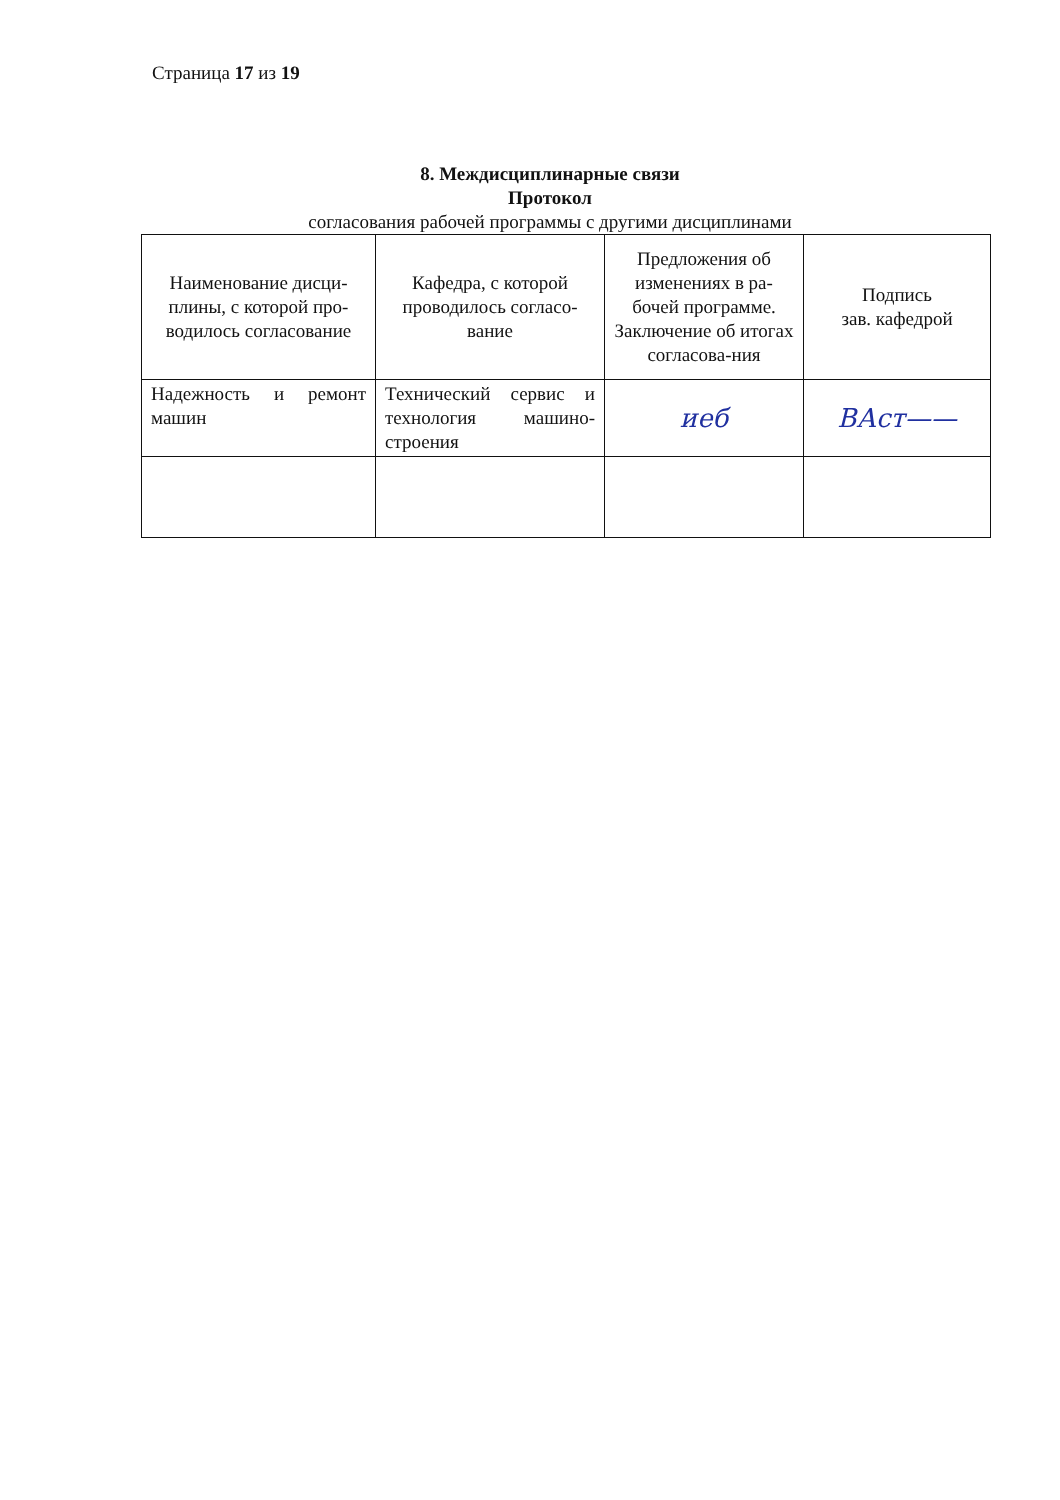Страница 17 из 19
8. Междисциплинарные связи
Протокол
согласования рабочей программы с другими дисциплинами
| Наименование дисци-плины, с которой про-водилось согласование | Кафедра, с которой проводилось согласо-вание | Предложения об изменениях в ра-бочей программе. Заключение об итогах согласова-ния | Подпись зав. кафедрой |
| --- | --- | --- | --- |
| Надежность и ремонт машин | Технический сервис и технология машино-строения | иеб | ВАст—— |